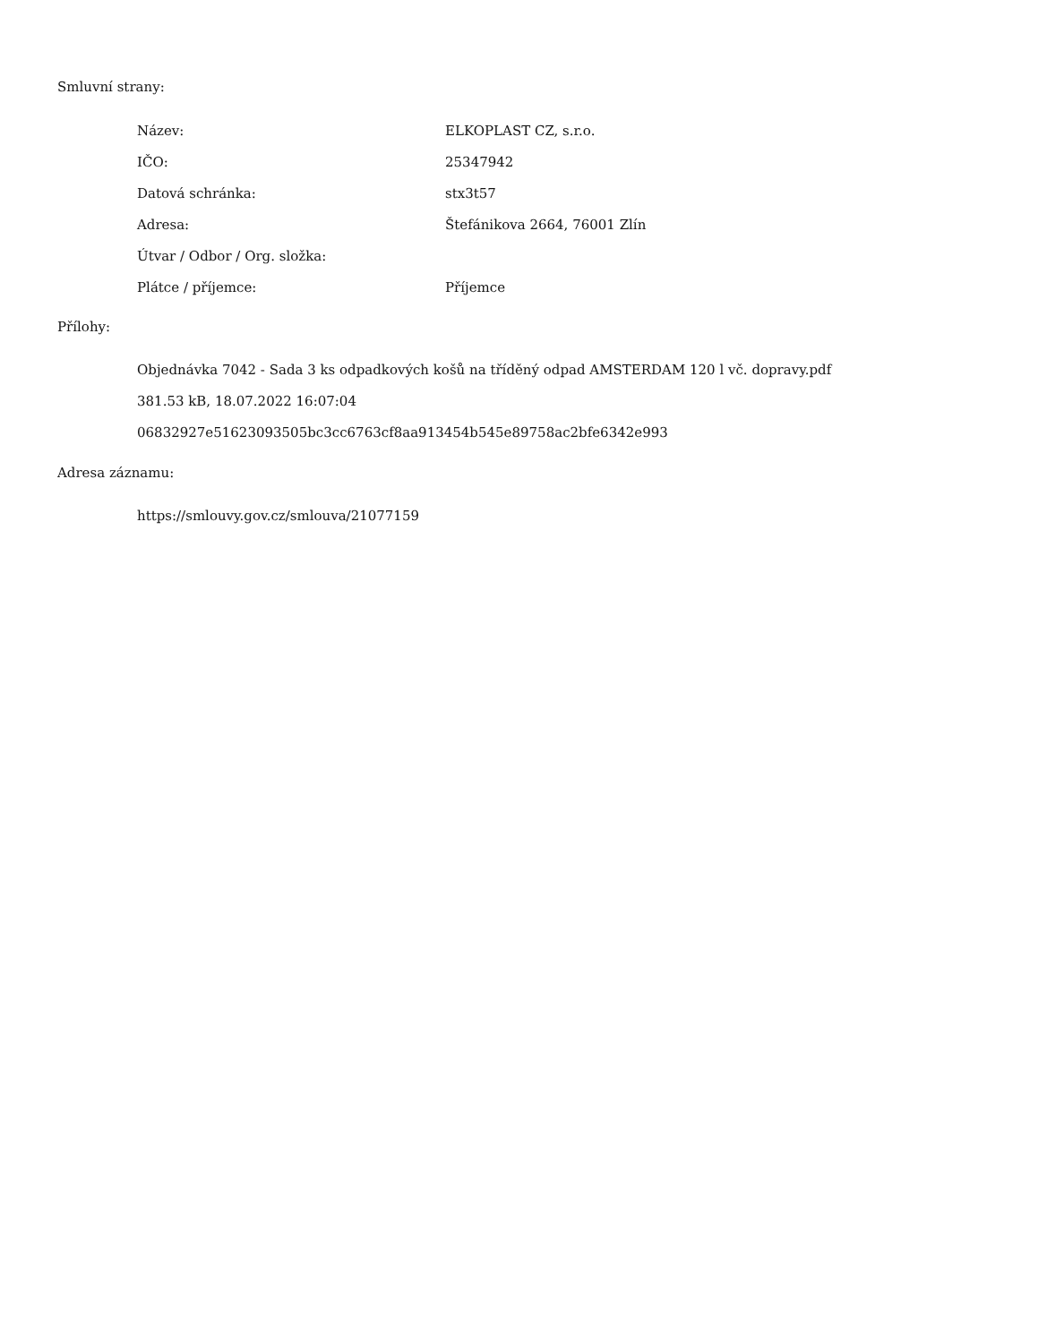Smluvní strany:
| Název: | ELKOPLAST CZ, s.r.o. |
| IČO: | 25347942 |
| Datová schránka: | stx3t57 |
| Adresa: | Štefánikova 2664, 76001 Zlín |
| Útvar / Odbor / Org. složka: | |
| Plátce / příjemce: | Příjemce |
Přílohy:
Objednávka 7042 - Sada 3 ks odpadkových košů na tříděný odpad AMSTERDAM 120 l vč. dopravy.pdf
381.53 kB, 18.07.2022 16:07:04
06832927e51623093505bc3cc6763cf8aa913454b545e89758ac2bfe6342e993
Adresa záznamu:
https://smlouvy.gov.cz/smlouva/21077159